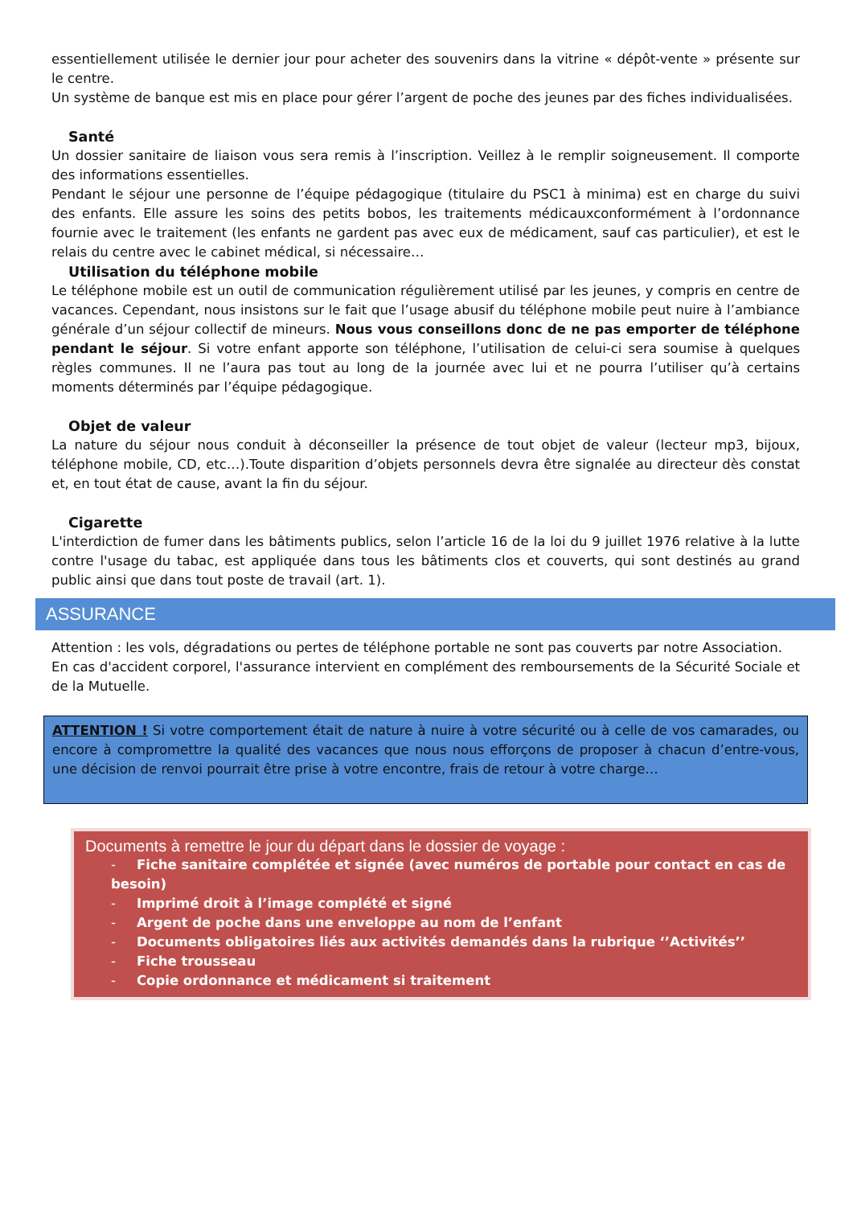essentiellement utilisée le dernier jour pour acheter des souvenirs dans la vitrine « dépôt-vente » présente sur le centre.
Un système de banque est mis en place pour gérer l’argent de poche des jeunes par des fiches individualisées.
Santé
Un dossier sanitaire de liaison vous sera remis à l’inscription. Veillez à le remplir soigneusement. Il comporte des informations essentielles.
Pendant le séjour une personne de l’équipe pédagogique (titulaire du PSC1 à minima) est en charge du suivi des enfants. Elle assure les soins des petits bobos, les traitements médicauxconformément à l’ordonnance fournie avec le traitement (les enfants ne gardent pas avec eux de médicament, sauf cas particulier), et est le relais du centre avec le cabinet médical, si nécessaire…
Utilisation du téléphone mobile
Le téléphone mobile est un outil de communication régulièrement utilisé par les jeunes, y compris en centre de vacances. Cependant, nous insistons sur le fait que l’usage abusif du téléphone mobile peut nuire à l’ambiance générale d’un séjour collectif de mineurs. Nous vous conseillons donc de ne pas emporter de téléphone pendant le séjour. Si votre enfant apporte son téléphone, l’utilisation de celui-ci sera soumise à quelques règles communes. Il ne l’aura pas tout au long de la journée avec lui et ne pourra l’utiliser qu’à certains moments déterminés par l’équipe pédagogique.
Objet de valeur
La nature du séjour nous conduit à déconseiller la présence de tout objet de valeur (lecteur mp3, bijoux, téléphone mobile, CD, etc…).Toute disparition d’objets personnels devra être signalée au directeur dès constat et, en tout état de cause, avant la fin du séjour.
Cigarette
L'interdiction de fumer dans les bâtiments publics, selon l’article 16 de la loi du 9 juillet 1976 relative à la lutte contre l'usage du tabac, est appliquée dans tous les bâtiments clos et couverts, qui sont destinés au grand public ainsi que dans tout poste de travail (art. 1).
ASSURANCE
Attention : les vols, dégradations ou pertes de téléphone portable ne sont pas couverts par notre Association.
En cas d'accident corporel, l'assurance intervient en complément des remboursements de la Sécurité Sociale et de la Mutuelle.
ATTENTION ! Si votre comportement était de nature à nuire à votre sécurité ou à celle de vos camarades, ou encore à compromettre la qualité des vacances que nous nous efforçons de proposer à chacun d’entre-vous, une décision de renvoi pourrait être prise à votre encontre, frais de retour à votre charge…
Documents à remettre le jour du départ dans le dossier de voyage :
- Fiche sanitaire complétée et signée (avec numéros de portable pour contact en cas de besoin)
- Imprimé droit à l’image complété et signé
- Argent de poche dans une enveloppe au nom de l’enfant
- Documents obligatoires liés aux activités demandés dans la rubrique ‘’Activités’’
- Fiche trousseau
- Copie ordonnance et médicament si traitement